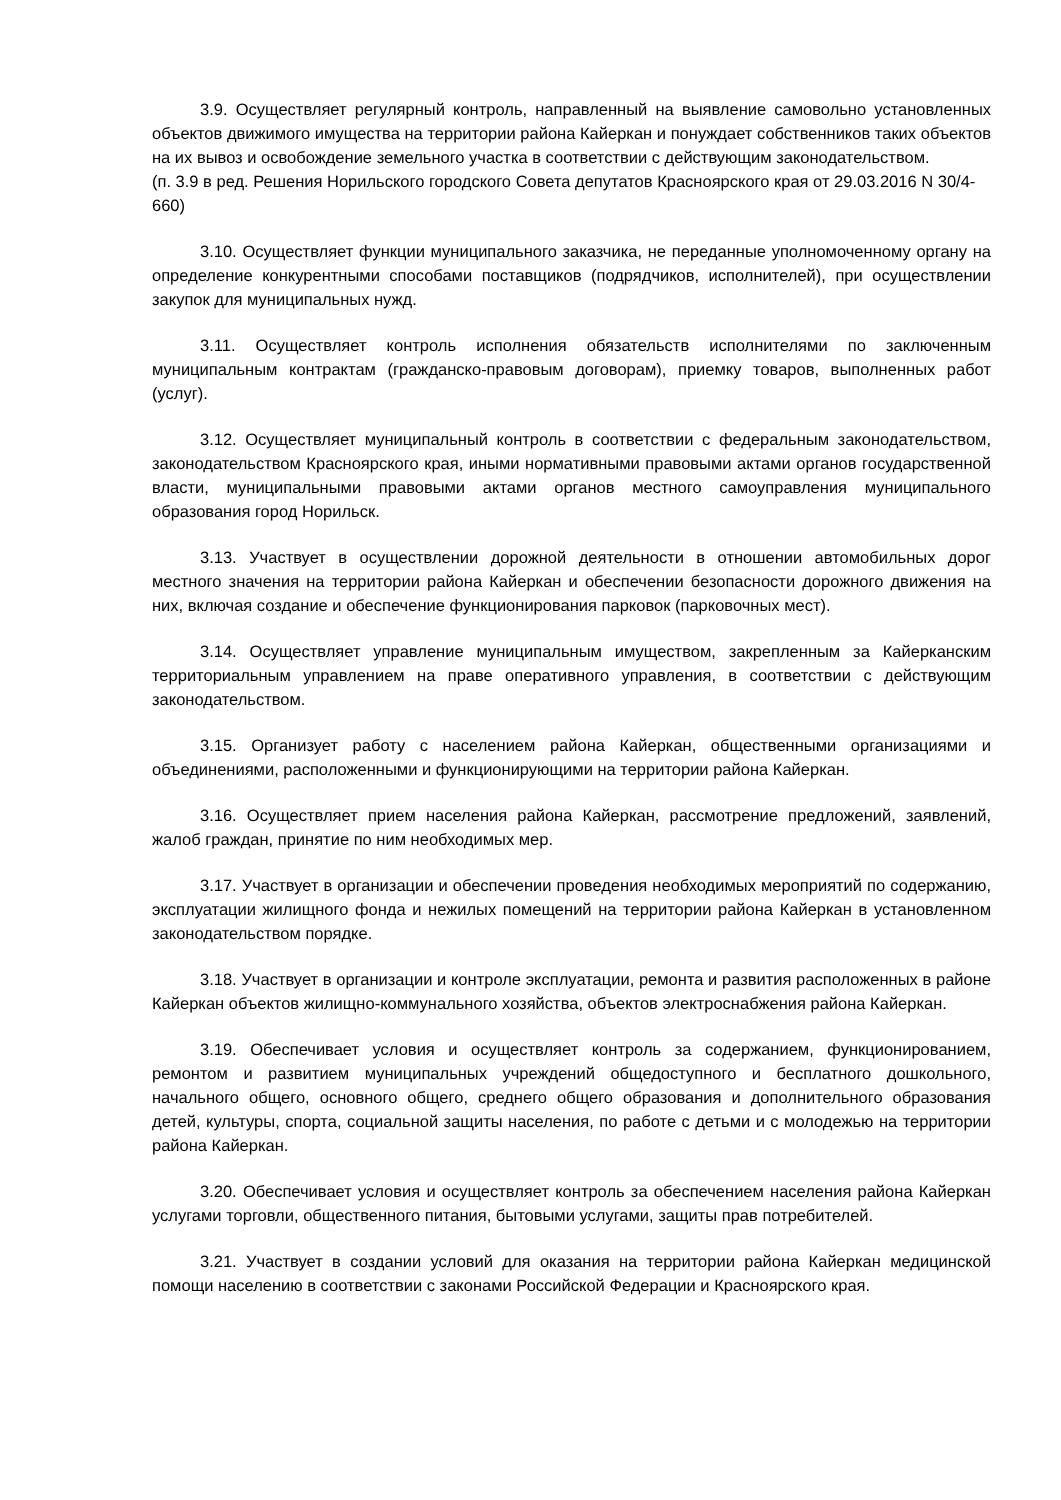3.9. Осуществляет регулярный контроль, направленный на выявление самовольно установленных объектов движимого имущества на территории района Кайеркан и понуждает собственников таких объектов на их вывоз и освобождение земельного участка в соответствии с действующим законодательством.
(п. 3.9 в ред. Решения Норильского городского Совета депутатов Красноярского края от 29.03.2016 N 30/4-660)
3.10. Осуществляет функции муниципального заказчика, не переданные уполномоченному органу на определение конкурентными способами поставщиков (подрядчиков, исполнителей), при осуществлении закупок для муниципальных нужд.
3.11. Осуществляет контроль исполнения обязательств исполнителями по заключенным муниципальным контрактам (гражданско-правовым договорам), приемку товаров, выполненных работ (услуг).
3.12. Осуществляет муниципальный контроль в соответствии с федеральным законодательством, законодательством Красноярского края, иными нормативными правовыми актами органов государственной власти, муниципальными правовыми актами органов местного самоуправления муниципального образования город Норильск.
3.13. Участвует в осуществлении дорожной деятельности в отношении автомобильных дорог местного значения на территории района Кайеркан и обеспечении безопасности дорожного движения на них, включая создание и обеспечение функционирования парковок (парковочных мест).
3.14. Осуществляет управление муниципальным имуществом, закрепленным за Кайерканским территориальным управлением на праве оперативного управления, в соответствии с действующим законодательством.
3.15. Организует работу с населением района Кайеркан, общественными организациями и объединениями, расположенными и функционирующими на территории района Кайеркан.
3.16. Осуществляет прием населения района Кайеркан, рассмотрение предложений, заявлений, жалоб граждан, принятие по ним необходимых мер.
3.17. Участвует в организации и обеспечении проведения необходимых мероприятий по содержанию, эксплуатации жилищного фонда и нежилых помещений на территории района Кайеркан в установленном законодательством порядке.
3.18. Участвует в организации и контроле эксплуатации, ремонта и развития расположенных в районе Кайеркан объектов жилищно-коммунального хозяйства, объектов электроснабжения района Кайеркан.
3.19. Обеспечивает условия и осуществляет контроль за содержанием, функционированием, ремонтом и развитием муниципальных учреждений общедоступного и бесплатного дошкольного, начального общего, основного общего, среднего общего образования и дополнительного образования детей, культуры, спорта, социальной защиты населения, по работе с детьми и с молодежью на территории района Кайеркан.
3.20. Обеспечивает условия и осуществляет контроль за обеспечением населения района Кайеркан услугами торговли, общественного питания, бытовыми услугами, защиты прав потребителей.
3.21. Участвует в создании условий для оказания на территории района Кайеркан медицинской помощи населению в соответствии с законами Российской Федерации и Красноярского края.